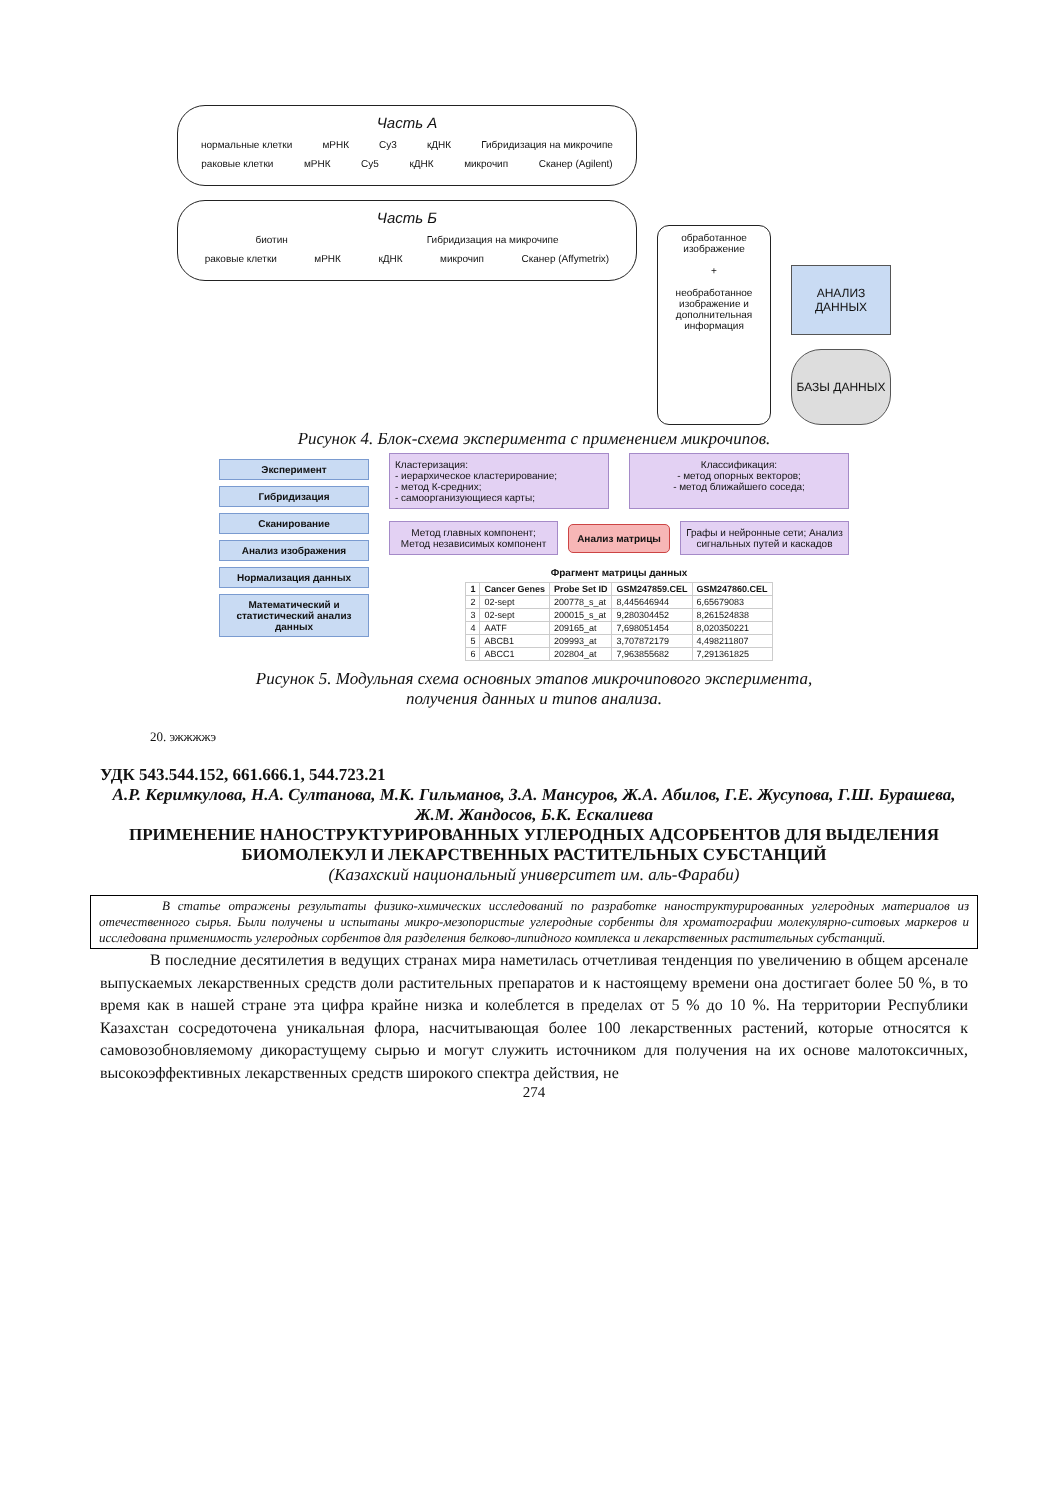Часть А
нормальные клетки мРНК Cy3 кДНК Гибридизация на микрочипе
раковые клетки мРНК Cy5 кДНК микрочип Сканер (Agilent)
Часть Б
биотин Гибридизация на микрочипе
раковые клетки мРНК кДНК микрочип Сканер (Affymetrix)
обработанное изображение
+
необработанное изображение и дополнительная информация
АНАЛИЗ ДАННЫХ
БАЗЫ ДАННЫХ
Рисунок 4. Блок-схема эксперимента с применением микрочипов.
Эксперимент
Гибридизация
Сканирование
Анализ изображения
Нормализация данных
Математический и статистический анализ данных
Кластеризация:
- иерархическое кластерирование;
- метод К-средних;
- самоорганизующиеся карты;
Классификация:
- метод опорных векторов;
- метод ближайшего соседа;
Метод главных компонент;
Метод независимых компонент
Анализ матрицы
Графы и нейронные сети; Анализ сигнальных путей и каскадов
Фрагмент матрицы данных
| 1 | Cancer Genes | Probe Set ID | GSM247859.CEL | GSM247860.CEL |
| --- | --- | --- | --- | --- |
| 2 | 02-sept | 200778_s_at | 8,445646944 | 6,65679083 |
| 3 | 02-sept | 200015_s_at | 9,280304452 | 8,261524838 |
| 4 | AATF | 209165_at | 7,698051454 | 8,020350221 |
| 5 | ABCB1 | 209993_at | 3,707872179 | 4,498211807 |
| 6 | ABCC1 | 202804_at | 7,963855682 | 7,291361825 |
Рисунок 5. Модульная схема основных этапов микрочипового эксперимента,
получения данных и типов анализа.
20. эжжжжэ
УДК 543.544.152, 661.666.1, 544.723.21
А.Р. Керимкулова, Н.А. Султанова, М.К. Гильманов, З.А. Мансуров, Ж.А. Абилов, Г.Е. Жусупова, Г.Ш. Бурашева, Ж.М. Жандосов, Б.К. Ескалиева
ПРИМЕНЕНИЕ НАНОСТРУКТУРИРОВАННЫХ УГЛЕРОДНЫХ АДСОРБЕНТОВ ДЛЯ ВЫДЕЛЕНИЯ БИОМОЛЕКУЛ И ЛЕКАРСТВЕННЫХ РАСТИТЕЛЬНЫХ СУБСТАНЦИЙ
(Казахский национальный университет им. аль-Фараби)
В статье отражены результаты физико-химических исследований по разработке наноструктурированных углеродных материалов из отечественного сырья. Были получены и испытаны микро-мезопористые углеродные сорбенты для хроматографии молекулярно-ситовых маркеров и исследована применимость углеродных сорбентов для разделения белково-липидного комплекса и лекарственных растительных субстанций.
В последние десятилетия в ведущих странах мира наметилась отчетливая тенденция по увеличению в общем арсенале выпускаемых лекарственных средств доли растительных препаратов и к настоящему времени она достигает более 50 %, в то время как в нашей стране эта цифра крайне низка и колеблется в пределах от 5 % до 10 %. На территории Республики Казахстан сосредоточена уникальная флора, насчитывающая более 100 лекарственных растений, которые относятся к самовозобновляемому дикорастущему сырью и могут служить источником для получения на их основе малотоксичных, высокоэффективных лекарственных средств широкого спектра действия, не
274